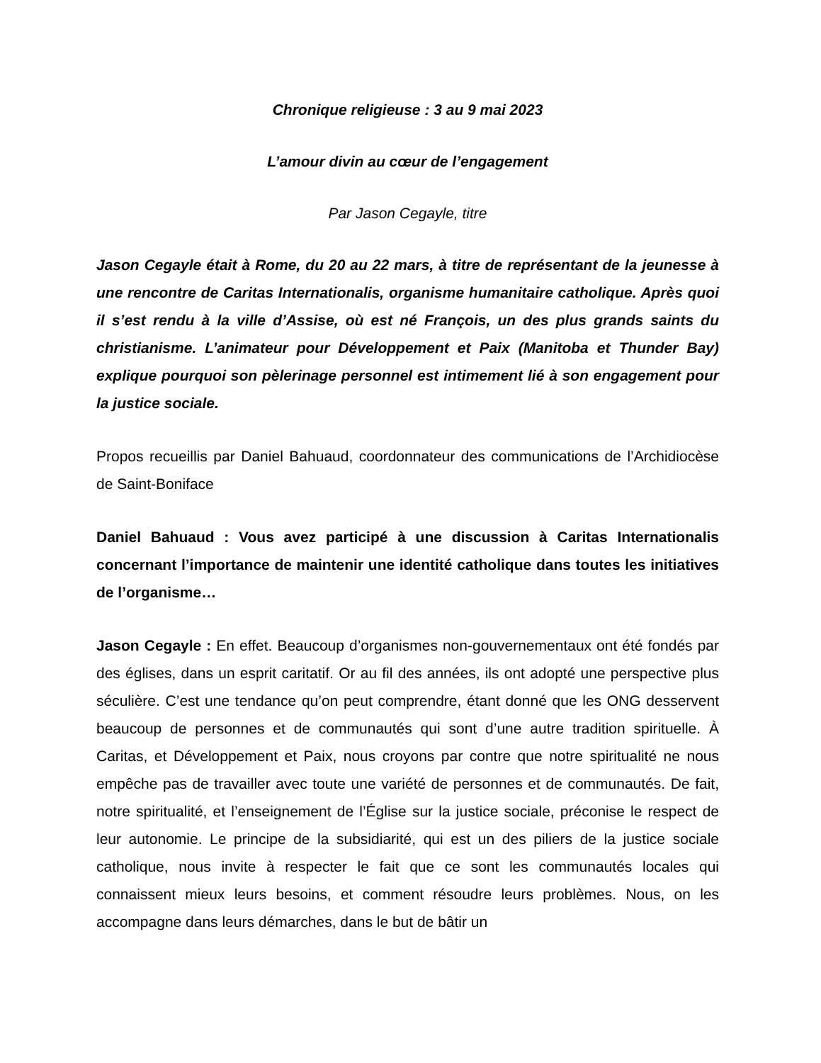Chronique religieuse : 3 au 9 mai 2023
L’amour divin au cœur de l’engagement
Par Jason Cegayle, titre
Jason Cegayle était à Rome, du 20 au 22 mars, à titre de représentant de la jeunesse à une rencontre de Caritas Internationalis, organisme humanitaire catholique. Après quoi il s’est rendu à la ville d’Assise, où est né François, un des plus grands saints du christianisme. L’animateur pour Développement et Paix (Manitoba et Thunder Bay) explique pourquoi son pèlerinage personnel est intimement lié à son engagement pour la justice sociale.
Propos recueillis par Daniel Bahuaud, coordonnateur des communications de l’Archidiocèse de Saint-Boniface
Daniel Bahuaud : Vous avez participé à une discussion à Caritas Internationalis concernant l’importance de maintenir une identité catholique dans toutes les initiatives de l’organisme…
Jason Cegayle : En effet. Beaucoup d’organismes non-gouvernementaux ont été fondés par des églises, dans un esprit caritatif. Or au fil des années, ils ont adopté une perspective plus séculière. C’est une tendance qu’on peut comprendre, étant donné que les ONG desservent beaucoup de personnes et de communautés qui sont d’une autre tradition spirituelle. À Caritas, et Développement et Paix, nous croyons par contre que notre spiritualité ne nous empêche pas de travailler avec toute une variété de personnes et de communautés. De fait, notre spiritualité, et l’enseignement de l’Église sur la justice sociale, préconise le respect de leur autonomie. Le principe de la subsidiarité, qui est un des piliers de la justice sociale catholique, nous invite à respecter le fait que ce sont les communautés locales qui connaissent mieux leurs besoins, et comment résoudre leurs problèmes. Nous, on les accompagne dans leurs démarches, dans le but de bâtir un